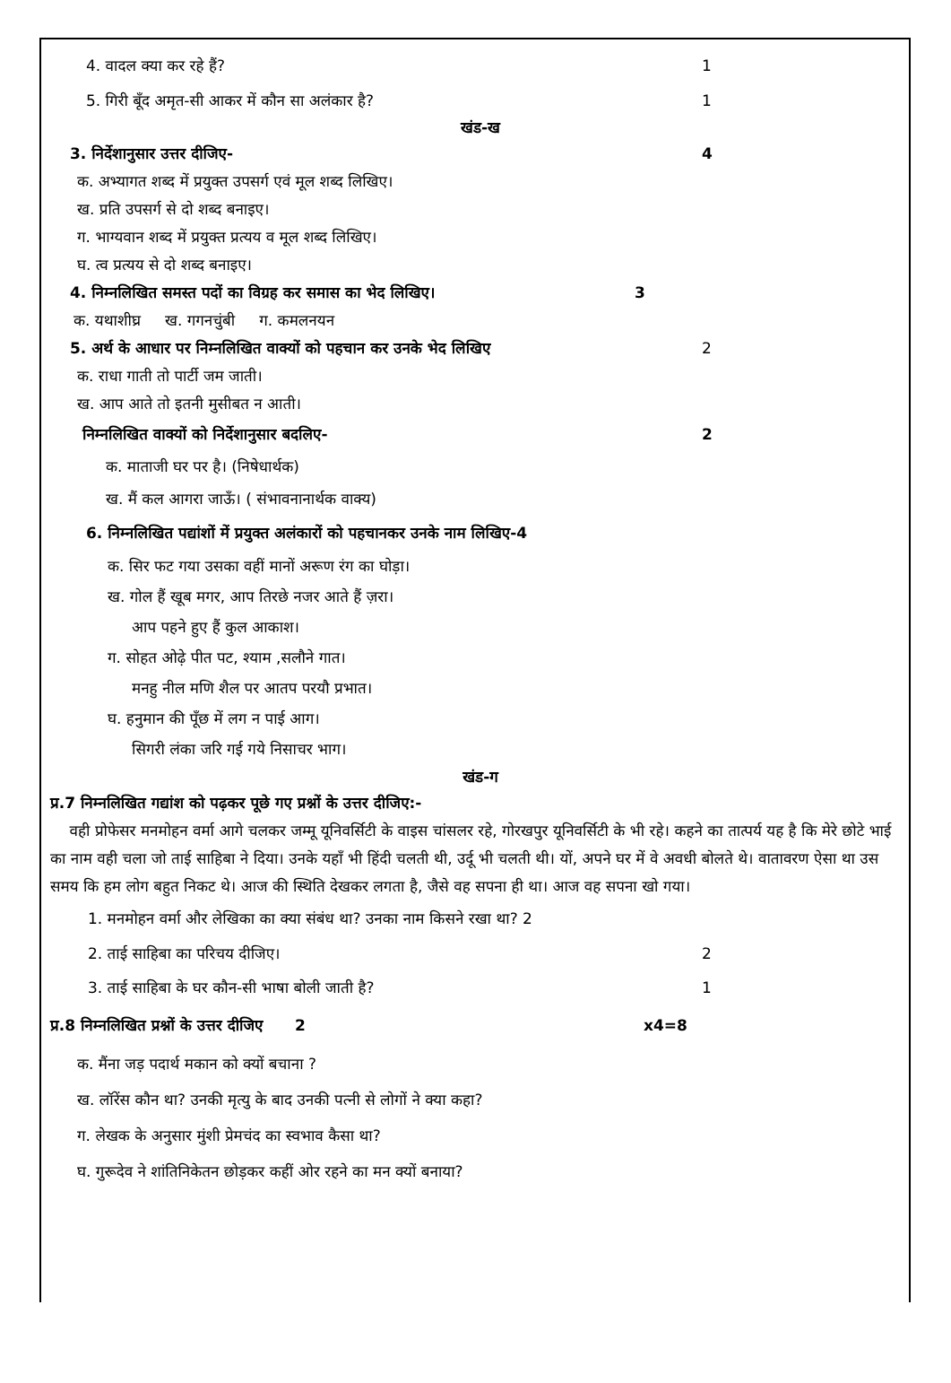4. वादल क्या कर रहे हैं? 1
5. गिरी बूँद अमृत-सी आकर में कौन सा अलंकार है? 1
खंड-ख
3. निर्देशानुसार उत्तर दीजिए- 4
क. अभ्यागत शब्द में प्रयुक्त उपसर्ग एवं मूल शब्द लिखिए।
ख. प्रति उपसर्ग से दो शब्द बनाइए।
ग. भाग्यवान शब्द में प्रयुक्त प्रत्यय व मूल शब्द लिखिए।
घ. त्व प्रत्यय से दो शब्द बनाइए।
4. निम्नलिखित समस्त पदों का विग्रह कर समास का भेद लिखिए। 3
क. यथाशीघ्र ख. गगनचुंबी ग. कमलनयन
5. अर्थ के आधार पर निम्नलिखित वाक्यों को पहचान कर उनके भेद लिखिए 2
क. राधा गाती तो पार्टी जम जाती।
ख. आप आते तो इतनी मुसीबत न आती।
निम्नलिखित वाक्यों को निर्देशानुसार बदलिए- 2
क. माताजी घर पर है। (निषेधार्थक)
ख. मैं कल आगरा जाऊँ। ( संभावनानार्थक वाक्य)
6. निम्नलिखित पद्यांशों में प्रयुक्त अलंकारों को पहचानकर उनके नाम लिखिए-4
क. सिर फट गया उसका वहीं मानों अरूण रंग का घोड़ा।
ख. गोल हैं खूब मगर, आप तिरछे नजर आते हैं ज़रा।
आप पहने हुए हैं कुल आकाश।
ग. सोहत ओढ़े पीत पट, श्याम ,सलौने गात।
मनहु नील मणि शैल पर आतप परयौ प्रभात।
घ. हनुमान की पूँछ में लग न पाई आग।
सिगरी लंका जरि गई गये निसाचर भाग।
खंड-ग
प्र.7 निम्नलिखित गद्यांश को पढ़कर पूछे गए प्रश्नों के उत्तर दीजिए:-
वही प्रोफेसर मनमोहन वर्मा आगे चलकर जम्मू यूनिवर्सिटी के वाइस चांसलर रहे, गोरखपुर यूनिवर्सिटी के भी रहे। कहने का तात्पर्य यह है कि मेरे छोटे भाई का नाम वही चला जो ताई साहिबा ने दिया। उनके यहाँ भी हिंदी चलती थी, उर्दू भी चलती थी। यों, अपने घर में वे अवधी बोलते थे। वातावरण ऐसा था उस समय कि हम लोग बहुत निकट थे। आज की स्थिति देखकर लगता है, जैसे वह सपना ही था। आज वह सपना खो गया।
1. मनमोहन वर्मा और लेखिका का क्या संबंध था? उनका नाम किसने रखा था? 2
2. ताई साहिबा का परिचय दीजिए। 2
3. ताई साहिबा के घर कौन-सी भाषा बोली जाती है? 1
प्र.8 निम्नलिखित प्रश्नों के उत्तर दीजिए 2 x4=8
क. मैंना जड़ पदार्थ मकान को क्यों बचाना ?
ख. लॉरेंस कौन था? उनकी मृत्यु के बाद उनकी पत्नी से लोगों ने क्या कहा?
ग. लेखक के अनुसार मुंशी प्रेमचंद का स्वभाव कैसा था?
घ. गुरूदेव ने शांतिनिकेतन छोड़कर कहीं ओर रहने का मन क्यों बनाया?